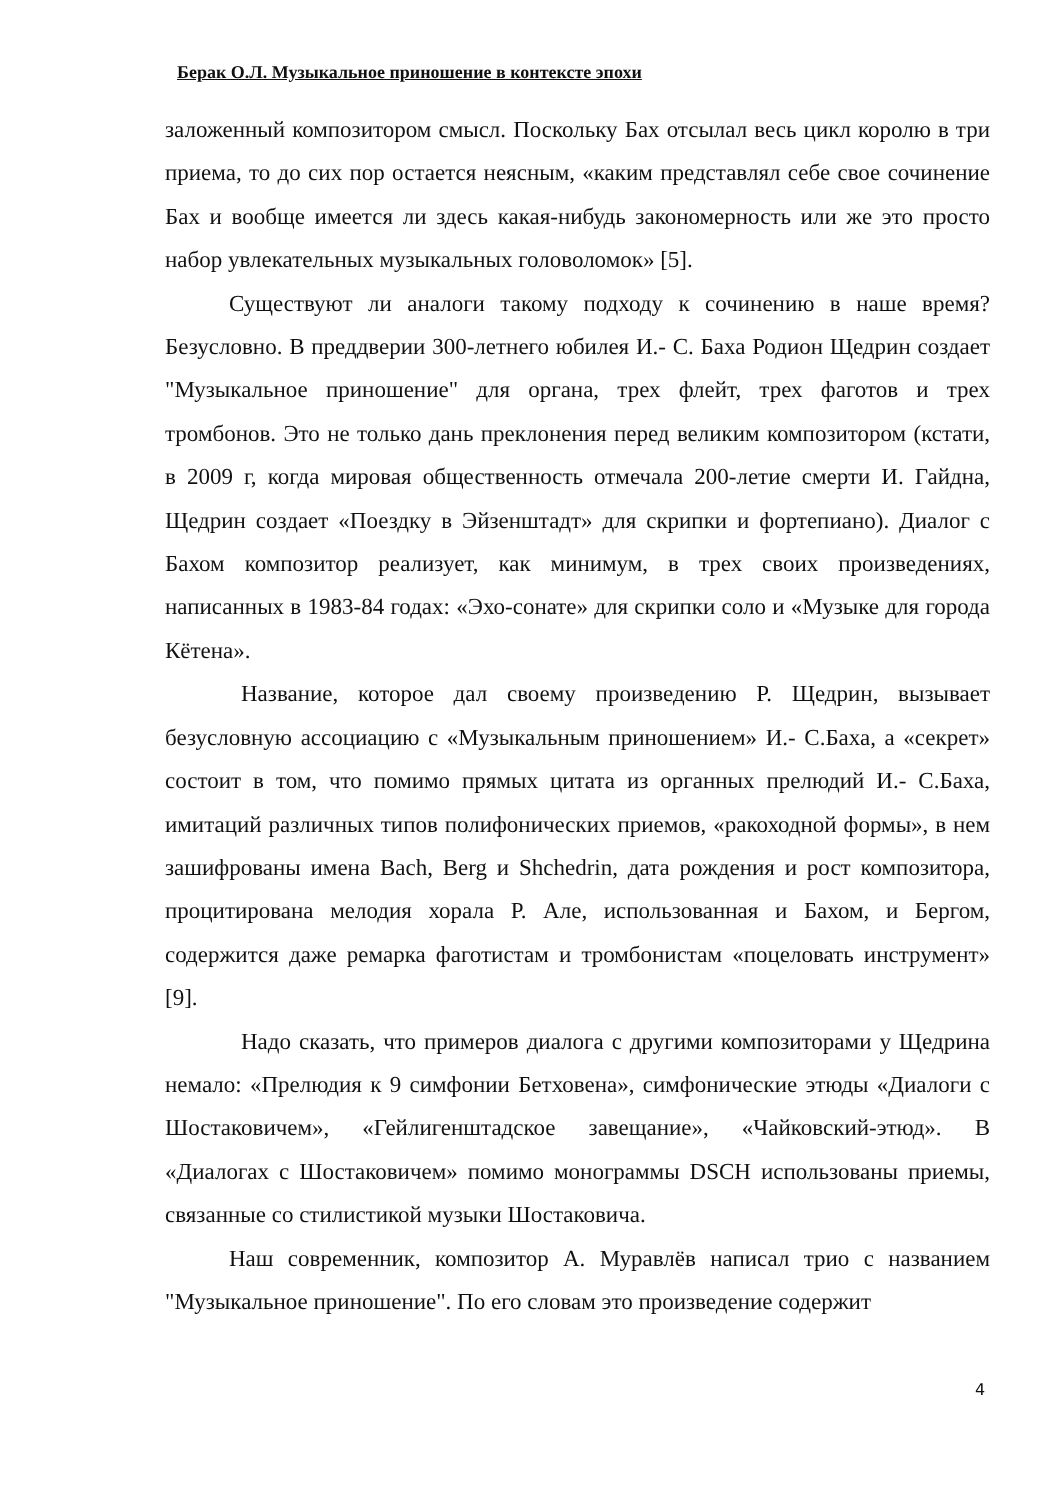Берак О.Л. Музыкальное приношение в контексте эпохи
заложенный композитором смысл. Поскольку Бах отсылал весь цикл королю в три приема, то до сих пор остается неясным, «каким представлял себе свое сочинение Бах и вообще имеется ли здесь какая-нибудь закономерность или же это просто набор увлекательных музыкальных головоломок» [5].
Существуют ли аналоги такому подходу к сочинению в наше время? Безусловно. В преддверии 300-летнего юбилея И.- С. Баха Родион Щедрин создает "Музыкальное приношение" для органа, трех флейт, трех фаготов и трех тромбонов. Это не только дань преклонения перед великим композитором (кстати, в 2009 г, когда мировая общественность отмечала 200-летие смерти И. Гайдна, Щедрин создает «Поездку в Эйзенштадт» для скрипки и фортепиано). Диалог с Бахом композитор реализует, как минимум, в трех своих произведениях, написанных в 1983-84 годах: «Эхо-сонате» для скрипки соло и «Музыке для города Кётена».
Название, которое дал своему произведению Р. Щедрин, вызывает безусловную ассоциацию с «Музыкальным приношением» И.- С.Баха, а «секрет» состоит в том, что помимо прямых цитата из органных прелюдий И.- С.Баха, имитаций различных типов полифонических приемов, «ракоходной формы», в нем зашифрованы имена Bach, Berg и Shchedrin, дата рождения и рост композитора, процитирована мелодия хорала Р. Але, использованная и Бахом, и Бергом, содержится даже ремарка фаготистам и тромбонистам «поцеловать инструмент» [9].
Надо сказать, что примеров диалога с другими композиторами у Щедрина немало: «Прелюдия к 9 симфонии Бетховена», симфонические этюды «Диалоги с Шостаковичем», «Гейлигенштадское завещание», «Чайковский-этюд». В «Диалогах с Шостаковичем» помимо монограммы DSCH использованы приемы, связанные со стилистикой музыки Шостаковича.
Наш современник, композитор А. Муравлёв написал трио с названием "Музыкальное приношение". По его словам это произведение содержит
4